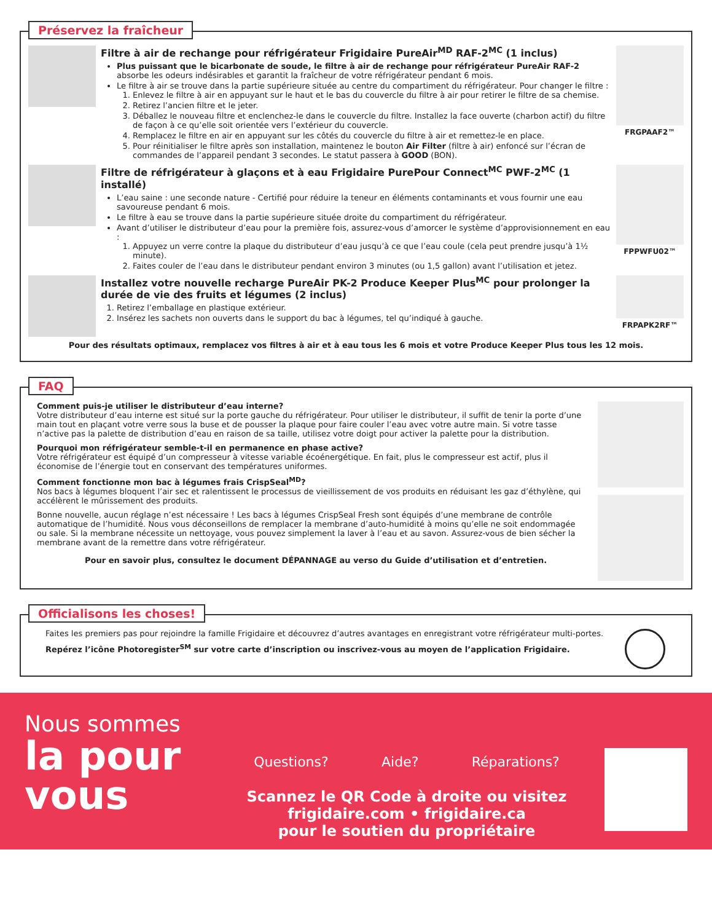Préservez la fraîcheur
Filtre à air de rechange pour réfrigérateur Frigidaire PureAir<sup>MD</sup> RAF-2<sup>MC</sup> (1 inclus)
Plus puissant que le bicarbonate de soude, le filtre à air de rechange pour réfrigérateur PureAir RAF-2 absorbe les odeurs indésirables et garantit la fraîcheur de votre réfrigérateur pendant 6 mois.
Le filtre à air se trouve dans la partie supérieure située au centre du compartiment du réfrigérateur. Pour changer le filtre :
1. Enlevez le filtre à air en appuyant sur le haut et le bas du couvercle du filtre à air pour retirer le filtre de sa chemise.
2. Retirez l’ancien filtre et le jeter.
3. Déballez le nouveau filtre et enclenchez-le dans le couvercle du filtre. Installez la face ouverte (charbon actif) du filtre de façon à ce qu’elle soit orientée vers l’extérieur du couvercle.
4. Remplacez le filtre en air en appuyant sur les côtés du couvercle du filtre à air et remettez-le en place.
5. Pour réinitialiser le filtre après son installation, maintenez le bouton Air Filter (filtre à air) enfoncé sur l’écran de commandes de l’appareil pendant 3 secondes. Le statut passera à GOOD (BON).
FRGPAAF2™
Filtre de réfrigérateur à glaçons et à eau Frigidaire PurePour Connect<sup>MC</sup> PWF-2<sup>MC</sup> (1 installé)
L’eau saine : une seconde nature - Certifié pour réduire la teneur en éléments contaminants et vous fournir une eau savoureuse pendant 6 mois.
Le filtre à eau se trouve dans la partie supérieure située droite du compartiment du réfrigérateur.
Avant d’utiliser le distributeur d’eau pour la première fois, assurez-vous d’amorcer le système d’approvisionnement en eau :
1. Appuyez un verre contre la plaque du distributeur d’eau jusqu’à ce que l’eau coule (cela peut prendre jusqu’à 1½ minute).
2. Faites couler de l’eau dans le distributeur pendant environ 3 minutes (ou 1,5 gallon) avant l’utilisation et jetez.
FPPWFU02™
Installez votre nouvelle recharge PureAir PK-2 Produce Keeper Plus<sup>MC</sup> pour prolonger la durée de vie des fruits et légumes (2 inclus)
1. Retirez l’emballage en plastique extérieur.
2. Insérez les sachets non ouverts dans le support du bac à légumes, tel qu’indiqué à gauche.
FRPAPK2RF™
Pour des résultats optimaux, remplacez vos filtres à air et à eau tous les 6 mois et votre Produce Keeper Plus tous les 12 mois.
FAQ
Comment puis-je utiliser le distributeur d’eau interne?
Votre distributeur d’eau interne est situé sur la porte gauche du réfrigérateur. Pour utiliser le distributeur, il suffit de tenir la porte d’une main tout en plaçant votre verre sous la buse et de pousser la plaque pour faire couler l’eau avec votre autre main. Si votre tasse n’active pas la palette de distribution d’eau en raison de sa taille, utilisez votre doigt pour activer la palette pour la distribution.
Pourquoi mon réfrigérateur semble-t-il en permanence en phase active?
Votre réfrigérateur est équipé d’un compresseur à vitesse variable écoénergétique. En fait, plus le compresseur est actif, plus il économise de l’énergie tout en conservant des températures uniformes.
Comment fonctionne mon bac à légumes frais CrispSeal<sup>MD</sup>?
Nos bacs à légumes bloquent l’air sec et ralentissent le processus de vieillissement de vos produits en réduisant les gaz d’éthylène, qui accélèrent le mûrissement des produits.
Bonne nouvelle, aucun réglage n’est nécessaire ! Les bacs à légumes CrispSeal Fresh sont équipés d’une membrane de contrôle automatique de l’humidité. Nous vous déconseillons de remplacer la membrane d’auto-humidité à moins qu’elle ne soit endommagée ou sale. Si la membrane nécessite un nettoyage, vous pouvez simplement la laver à l’eau et au savon. Assurez-vous de bien sécher la membrane avant de la remettre dans votre réfrigérateur.
Pour en savoir plus, consultez le document DÉPANNAGE au verso du Guide d’utilisation et d’entretien.
Officialisons les choses!
Faites les premiers pas pour rejoindre la famille Frigidaire et découvrez d’autres avantages en enregistrant votre réfrigérateur multi-portes.
Repérez l’icône Photoregister<sup>SM</sup> sur votre carte d’inscription ou inscrivez-vous au moyen de l’application Frigidaire.
Nous sommes
la pour vous
Questions? Aide? Réparations?
Scannez le QR Code à droite ou visitez
frigidaire.com • frigidaire.ca
pour le soutien du propriétaire